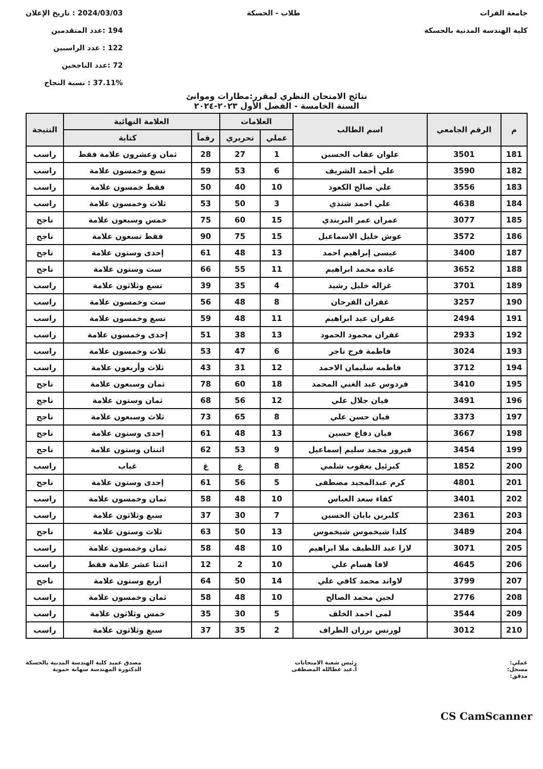جامعة الفرات
كلية الهندسة المدنية بالحسكة
طلاب - الحسكة 2024/03/03 : تاريخ الإعلان
194 :عدد المتقدمين
122 : عدد الراسبين
72 :عدد الناجحين
37.11% : نسبة النجاح
نتائج الامتحان النظري لمقرر:مطارات وموانئ
السنة الخامسة - الفصل الأول ٢٠٢٣-٢٠٢٤
| م | الرقم الجامعي | اسم الطالب | العلامات | | العلامة النهائية | | النتيجة |
| --- | --- | --- | --- | --- | --- | --- | --- |
| | | | عملي | تحريري | رقماً | كتابة | |
| 181 | 3501 | علوان عقاب الحسين | 1 | 27 | 28 | ثمان وعشرون علامة فقط | راسب |
| 182 | 3590 | علي أحمد الشريف | 6 | 53 | 59 | تسع وخمسون علامة | راسب |
| 183 | 3556 | علي صالح الكعود | 10 | 40 | 50 | فقط خمسون علامة | راسب |
| 184 | 4638 | علي احمد شندي | 3 | 50 | 53 | ثلاث وخمسون علامة | راسب |
| 185 | 3077 | عمران عمر البربندي | 15 | 60 | 75 | خمس وسبعون علامة | ناجح |
| 186 | 3572 | عوش خليل الاسماعيل | 15 | 75 | 90 | فقط تسعون علامة | ناجح |
| 187 | 3400 | عيسى إبراهيم احمد | 13 | 48 | 61 | إحدى وستون علامة | ناجح |
| 188 | 3652 | غاده محمد ابراهيم | 11 | 55 | 66 | ست وستون علامة | ناجح |
| 189 | 3701 | غزاله خليل رشيد | 4 | 35 | 39 | تسع وثلاثون علامة | راسب |
| 190 | 3257 | غفران الفرحان | 8 | 48 | 56 | ست وخمسون علامة | راسب |
| 191 | 2494 | غفران عيد ابراهيم | 11 | 48 | 59 | تسع وخمسون علامة | راسب |
| 192 | 2933 | غفران محمود الحمود | 13 | 38 | 51 | إحدى وخمسون علامة | راسب |
| 193 | 3024 | فاطمة فرج تاجر | 6 | 47 | 53 | ثلاث وخمسون علامة | راسب |
| 194 | 3712 | فاطمه سليمان الاحمد | 12 | 31 | 43 | ثلاث وأربعون علامة | راسب |
| 195 | 3410 | فردوس عبد الغني المحمد | 18 | 60 | 78 | ثمان وسبعون علامة | ناجح |
| 196 | 3491 | فيان جلال علي | 12 | 56 | 68 | ثمان وستون علامة | ناجح |
| 197 | 3373 | فيان حسن علي | 8 | 65 | 73 | ثلاث وسبعون علامة | ناجح |
| 198 | 3667 | فيان دفاع حسين | 13 | 48 | 61 | إحدى وستون علامة | ناجح |
| 199 | 3454 | فيروز محمد سليم إسماعيل | 9 | 53 | 62 | اثنتان وستون علامة | ناجح |
| 200 | 1852 | كبرئيل يعقوب شلمي | 8 | غ | غ | غياب | راسب |
| 201 | 4801 | كرم عبدالمجيد مصطفى | 5 | 56 | 61 | إحدى وستون علامة | ناجح |
| 202 | 3401 | كفاء سعد العباس | 10 | 48 | 58 | ثمان وخمسون علامة | راسب |
| 203 | 2361 | كلبرين بابان الحسين | 7 | 30 | 37 | سبع وثلاثون علامة | راسب |
| 204 | 3489 | كلدا شيخموس شيخموس | 13 | 50 | 63 | ثلاث وستون علامة | ناجح |
| 205 | 3071 | لارا عبد اللطيف ملا ابراهيم | 10 | 48 | 58 | ثمان وخمسون علامة | راسب |
| 206 | 4645 | لافا هسام علي | 10 | 2 | 12 | اثنتا عشر علامة فقط | راسب |
| 207 | 3799 | لاواند محمد كافي علي | 14 | 50 | 64 | أربع وستون علامة | ناجح |
| 208 | 2776 | لجين محمد الصالح | 10 | 48 | 58 | ثمان وخمسون علامة | راسب |
| 209 | 3544 | لمى احمد الخلف | 5 | 30 | 35 | خمس وثلاثون علامة | راسب |
| 210 | 3012 | لورنس برزان الطراف | 2 | 35 | 37 | سبع وثلاثون علامة | راسب |
عملي:
مسجل:
مدقق:
رئيس شعبة الامتحانات
أ.عيد عطالله المصطفى
مصدق عميد كلية الهندسة المدنية بالحسكة
الدكتورة المهندسة سهانة حموية
CS CamScanner